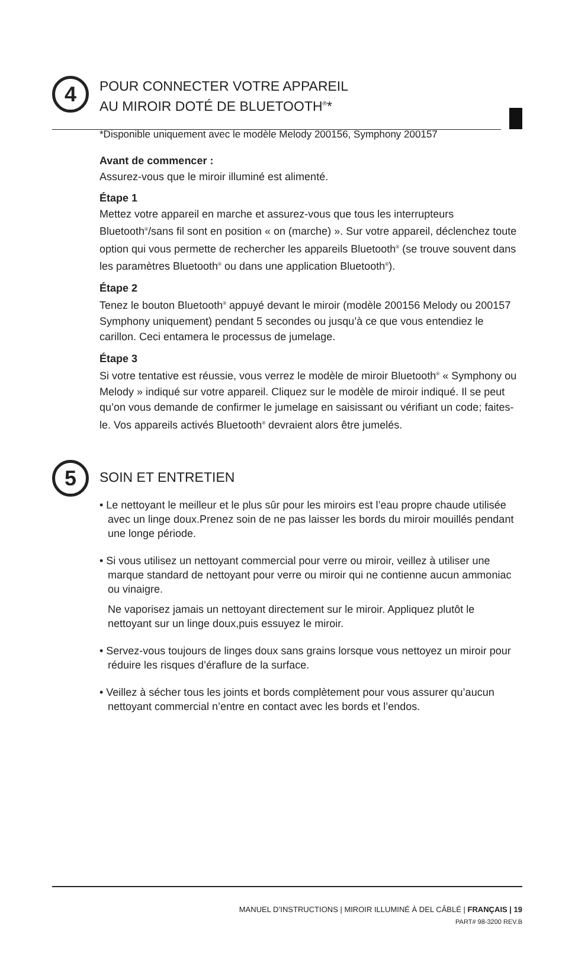4
POUR CONNECTER VOTRE APPAREIL
AU MIROIR DOTÉ DE BLUETOOTH<sup>®</sup>*
*Disponible uniquement avec le modèle Melody 200156, Symphony 200157
Avant de commencer :
Assurez-vous que le miroir illuminé est alimenté.
Étape 1
Mettez votre appareil en marche et assurez-vous que tous les interrupteurs Bluetooth<sup>®</sup>/sans fil sont en position « on (marche) ». Sur votre appareil, déclenchez toute option qui vous permette de rechercher les appareils Bluetooth<sup>®</sup> (se trouve souvent dans les paramètres Bluetooth<sup>®</sup> ou dans une application Bluetooth<sup>®</sup>).
Étape 2
Tenez le bouton Bluetooth<sup>®</sup> appuyé devant le miroir (modèle 200156 Melody ou 200157 Symphony uniquement) pendant 5 secondes ou jusqu’à ce que vous entendiez le carillon. Ceci entamera le processus de jumelage.
Étape 3
Si votre tentative est réussie, vous verrez le modèle de miroir Bluetooth<sup>®</sup> « Symphony ou Melody » indiqué sur votre appareil. Cliquez sur le modèle de miroir indiqué. Il se peut qu’on vous demande de confirmer le jumelage en saisissant ou vérifiant un code; faites-le. Vos appareils activés Bluetooth<sup>®</sup> devraient alors être jumelés.
5
SOIN ET ENTRETIEN
• Le nettoyant le meilleur et le plus sûr pour les miroirs est l’eau propre chaude utilisée avec un linge doux.Prenez soin de ne pas laisser les bords du miroir mouillés pendant une longe période.
• Si vous utilisez un nettoyant commercial pour verre ou miroir, veillez à utiliser une marque standard de nettoyant pour verre ou miroir qui ne contienne aucun ammoniac ou vinaigre.
Ne vaporisez jamais un nettoyant directement sur le miroir. Appliquez plutôt le nettoyant sur un linge doux,puis essuyez le miroir.
• Servez-vous toujours de linges doux sans grains lorsque vous nettoyez un miroir pour réduire les risques d’éraflure de la surface.
• Veillez à sécher tous les joints et bords complètement pour vous assurer qu’aucun nettoyant commercial n’entre en contact avec les bords et l’endos.
MANUEL D’INSTRUCTIONS | MIROIR ILLUMINÉ À DEL CÂBLÉ | FRANÇAIS | 19
PART# 98-3200 REV.B